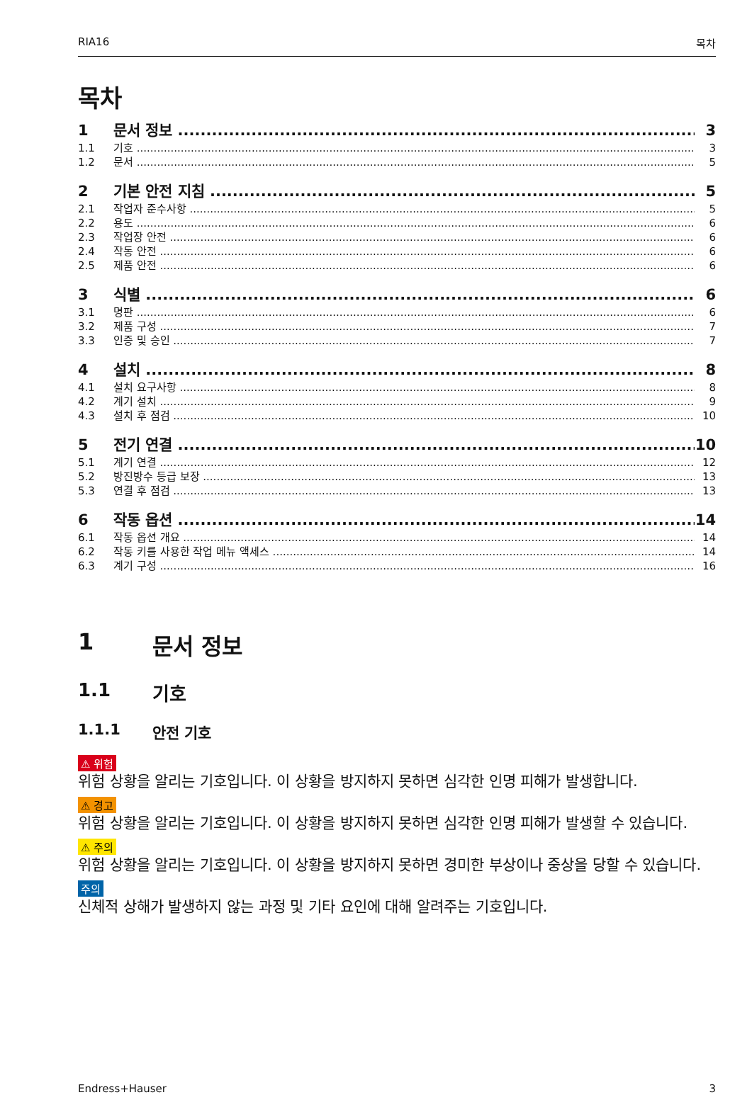RIA16 목차
목차
1 문서 정보 3
1.1 기호 3
1.2 문서 5
2 기본 안전 지침 5
2.1 작업자 준수사항 5
2.2 용도 6
2.3 작업장 안전 6
2.4 작동 안전 6
2.5 제품 안전 6
3 식별 6
3.1 명판 6
3.2 제품 구성 7
3.3 인증 및 승인 7
4 설치 8
4.1 설치 요구사항 8
4.2 계기 설치 9
4.3 설치 후 점검 10
5 전기 연결 10
5.1 계기 연결 12
5.2 방진방수 등급 보장 13
5.3 연결 후 점검 13
6 작동 옵션 14
6.1 작동 옵션 개요 14
6.2 작동 키를 사용한 작업 메뉴 액세스 14
6.3 계기 구성 16
1 문서 정보
1.1 기호
1.1.1 안전 기호
⚠ 위험
위험 상황을 알리는 기호입니다. 이 상황을 방지하지 못하면 심각한 인명 피해가 발생합니다.
⚠ 경고
위험 상황을 알리는 기호입니다. 이 상황을 방지하지 못하면 심각한 인명 피해가 발생할 수 있습니다.
⚠ 주의
위험 상황을 알리는 기호입니다. 이 상황을 방지하지 못하면 경미한 부상이나 중상을 당할 수 있습니다.
주의
신체적 상해가 발생하지 않는 과정 및 기타 요인에 대해 알려주는 기호입니다.
Endress+Hauser 3